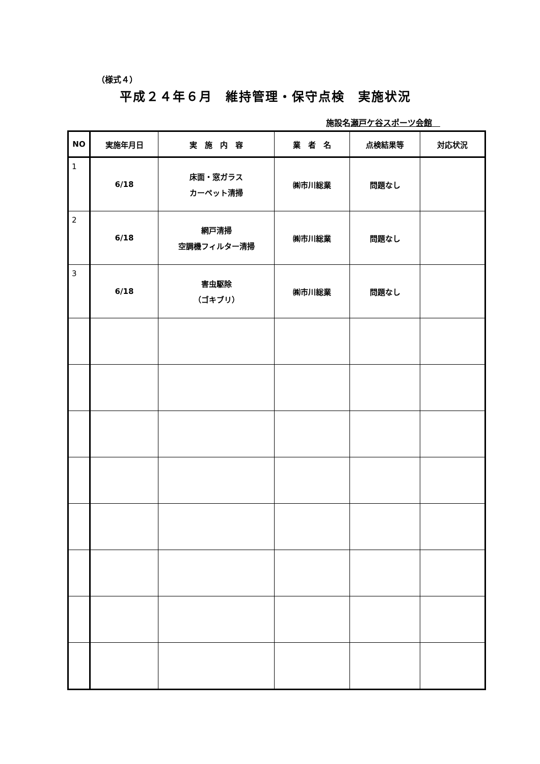（様式４）
平成２４年６月　維持管理・保守点検　実施状況
施設名瀬戸ケ谷スポーツ会館　
| NO | 実施年月日 | 実 施 内 容 | 業 者 名 | 点検結果等 | 対応状況 |
| --- | --- | --- | --- | --- | --- |
| 1 | 6/18 | 床面・窓ガラス カーペット清掃 | ㈱市川総業 | 問題なし | |
| 2 | 6/18 | 網戸清掃 空調機フィルター清掃 | ㈱市川総業 | 問題なし | |
| 3 | 6/18 | 害虫駆除 （ゴキブリ） | ㈱市川総業 | 問題なし | |